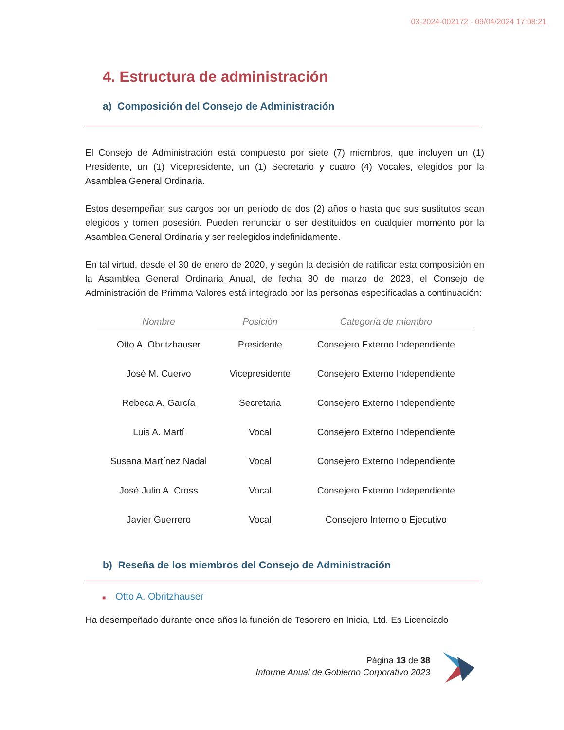03-2024-002172 - 09/04/2024 17:08:21
4. Estructura de administración
a) Composición del Consejo de Administración
El Consejo de Administración está compuesto por siete (7) miembros, que incluyen un (1) Presidente, un (1) Vicepresidente, un (1) Secretario y cuatro (4) Vocales, elegidos por la Asamblea General Ordinaria.
Estos desempeñan sus cargos por un período de dos (2) años o hasta que sus sustitutos sean elegidos y tomen posesión. Pueden renunciar o ser destituidos en cualquier momento por la Asamblea General Ordinaria y ser reelegidos indefinidamente.
En tal virtud, desde el 30 de enero de 2020, y según la decisión de ratificar esta composición en la Asamblea General Ordinaria Anual, de fecha 30 de marzo de 2023, el Consejo de Administración de Primma Valores está integrado por las personas especificadas a continuación:
| Nombre | Posición | Categoría de miembro |
| --- | --- | --- |
| Otto A. Obritzhauser | Presidente | Consejero Externo Independiente |
| José M. Cuervo | Vicepresidente | Consejero Externo Independiente |
| Rebeca A. García | Secretaria | Consejero Externo Independiente |
| Luis A. Martí | Vocal | Consejero Externo Independiente |
| Susana Martínez Nadal | Vocal | Consejero Externo Independiente |
| José Julio A. Cross | Vocal | Consejero Externo Independiente |
| Javier Guerrero | Vocal | Consejero Interno o Ejecutivo |
b) Reseña de los miembros del Consejo de Administración
■ Otto A. Obritzhauser
Ha desempeñado durante once años la función de Tesorero en Inicia, Ltd. Es Licenciado
Página 13 de 38
Informe Anual de Gobierno Corporativo 2023